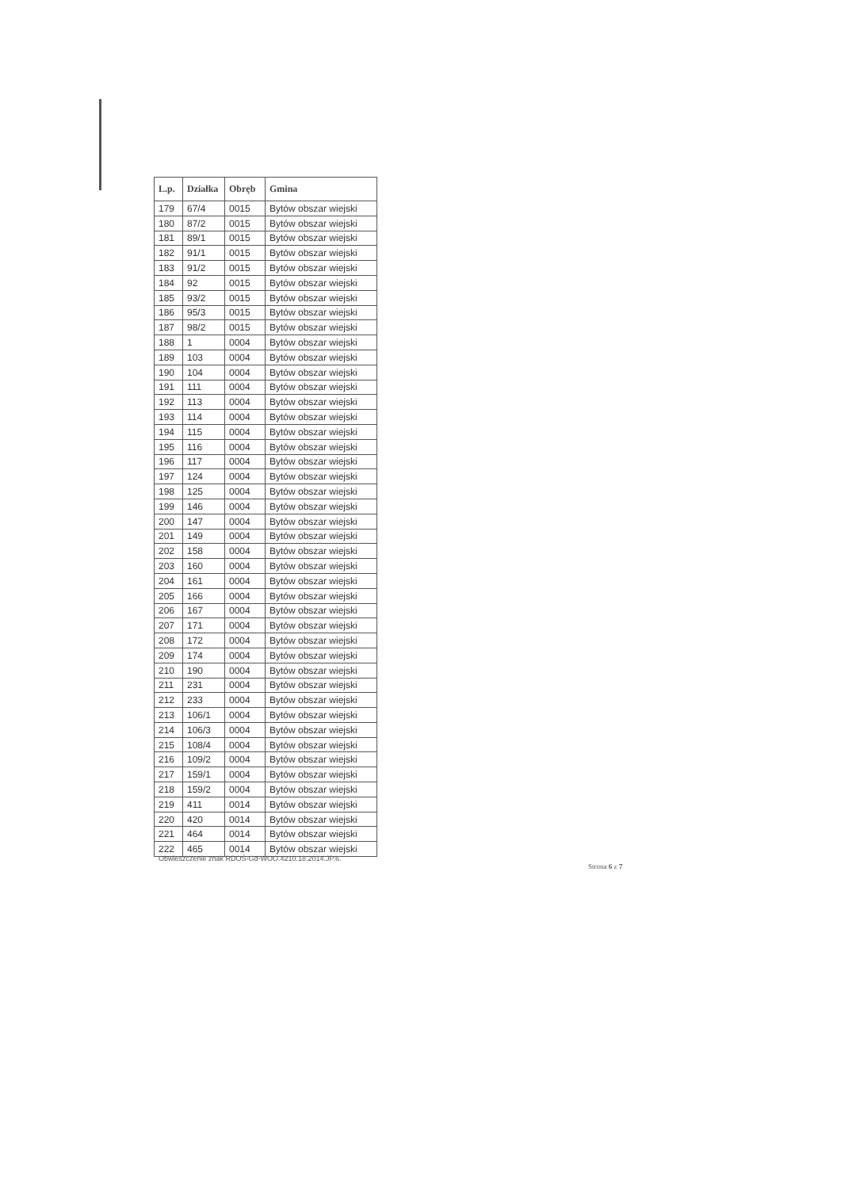| L.p. | Działka | Obręb | Gmina |
| --- | --- | --- | --- |
| 179 | 67/4 | 0015 | Bytów obszar wiejski |
| 180 | 87/2 | 0015 | Bytów obszar wiejski |
| 181 | 89/1 | 0015 | Bytów obszar wiejski |
| 182 | 91/1 | 0015 | Bytów obszar wiejski |
| 183 | 91/2 | 0015 | Bytów obszar wiejski |
| 184 | 92 | 0015 | Bytów obszar wiejski |
| 185 | 93/2 | 0015 | Bytów obszar wiejski |
| 186 | 95/3 | 0015 | Bytów obszar wiejski |
| 187 | 98/2 | 0015 | Bytów obszar wiejski |
| 188 | 1 | 0004 | Bytów obszar wiejski |
| 189 | 103 | 0004 | Bytów obszar wiejski |
| 190 | 104 | 0004 | Bytów obszar wiejski |
| 191 | 111 | 0004 | Bytów obszar wiejski |
| 192 | 113 | 0004 | Bytów obszar wiejski |
| 193 | 114 | 0004 | Bytów obszar wiejski |
| 194 | 115 | 0004 | Bytów obszar wiejski |
| 195 | 116 | 0004 | Bytów obszar wiejski |
| 196 | 117 | 0004 | Bytów obszar wiejski |
| 197 | 124 | 0004 | Bytów obszar wiejski |
| 198 | 125 | 0004 | Bytów obszar wiejski |
| 199 | 146 | 0004 | Bytów obszar wiejski |
| 200 | 147 | 0004 | Bytów obszar wiejski |
| 201 | 149 | 0004 | Bytów obszar wiejski |
| 202 | 158 | 0004 | Bytów obszar wiejski |
| 203 | 160 | 0004 | Bytów obszar wiejski |
| 204 | 161 | 0004 | Bytów obszar wiejski |
| 205 | 166 | 0004 | Bytów obszar wiejski |
| 206 | 167 | 0004 | Bytów obszar wiejski |
| 207 | 171 | 0004 | Bytów obszar wiejski |
| 208 | 172 | 0004 | Bytów obszar wiejski |
| 209 | 174 | 0004 | Bytów obszar wiejski |
| 210 | 190 | 0004 | Bytów obszar wiejski |
| 211 | 231 | 0004 | Bytów obszar wiejski |
| 212 | 233 | 0004 | Bytów obszar wiejski |
| 213 | 106/1 | 0004 | Bytów obszar wiejski |
| 214 | 106/3 | 0004 | Bytów obszar wiejski |
| 215 | 108/4 | 0004 | Bytów obszar wiejski |
| 216 | 109/2 | 0004 | Bytów obszar wiejski |
| 217 | 159/1 | 0004 | Bytów obszar wiejski |
| 218 | 159/2 | 0004 | Bytów obszar wiejski |
| 219 | 411 | 0014 | Bytów obszar wiejski |
| 220 | 420 | 0014 | Bytów obszar wiejski |
| 221 | 464 | 0014 | Bytów obszar wiejski |
| 222 | 465 | 0014 | Bytów obszar wiejski |
Obwieszczenie znak RDOŚ-Gd-WOO.4210.18.2014.JP.6.
Strona 6 z 7